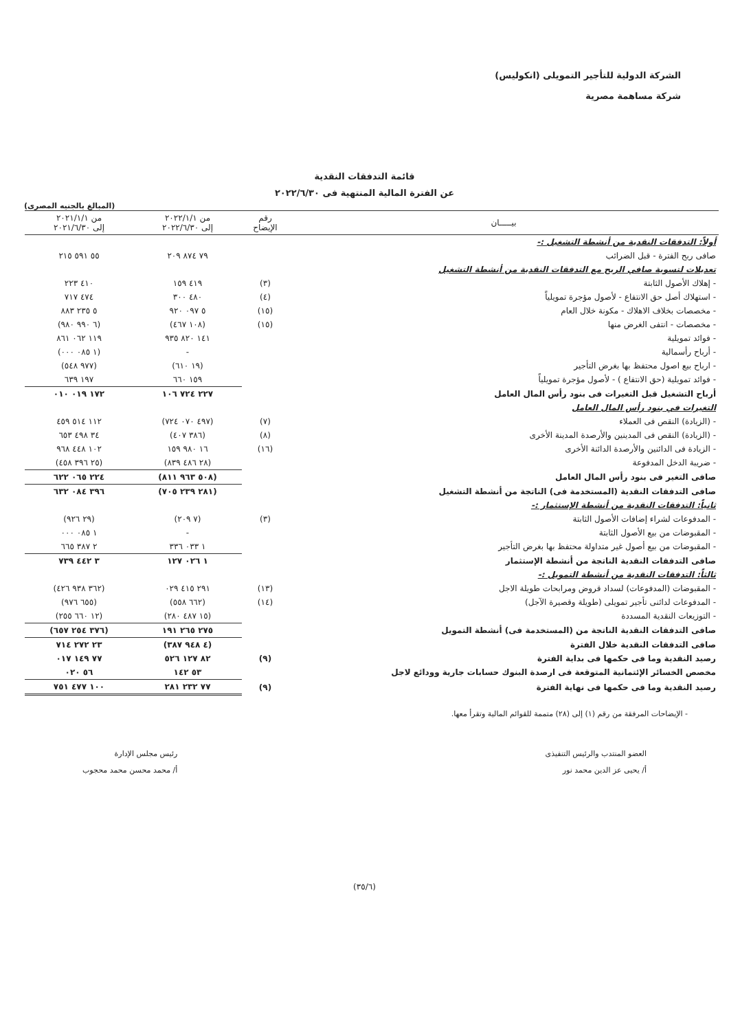الشركة الدولية للتأجير التمويلى (انكوليس)
شركة مساهمة مصرية
قائمة التدفقات النقدية
عن الفترة المالية المنتهية فى ٢٠٢٢/٦/٣٠
(المبالغ بالجنيه المصرى)
| بيـــــان | رقم الإيضاح | من ٢٠٢٢/١/١ إلى ٢٠٢٢/٦/٣٠ | من ٢٠٢١/١/١ إلى ٢٠٢١/٦/٣٠ |
| --- | --- | --- | --- |
| أولاً: التدفقات النقدية من أنشطة التشغيل :- | | | |
| صافى ربح الفترة - قبل الضرائب | | ٧٩ ٨٧٤ ٢٠٩ | ٥٥ ٥٩١ ٢١٥ |
| تعديلات لتسوية صافي الربح مع التدفقات النقدية من أنشطة التشغيل | | | |
| - إهلاك الأصول الثابتة | (٣) | ٤١٩ ١٥٩ | ٤١٠ ٢٢٣ |
| - استهلاك أصل حق الانتفاع - لأصول مؤجرة تمويلياً | (٤) | ٤٨٠ ٣٠٠ | ٤٧٤ ٧١٧ |
| - مخصصات بخلاف الاهلاك - مكونة خلال العام | (١٥) | ٥ ٠٩٧ ٩٢٠ | ٥ ٢٣٥ ٨٨٣ |
| - مخصصات - انتفى الغرض منها | (١٥) | (١٠٨ ٤٦٧) | (٦ ٩٩٠ ٩٨٠) |
| - فوائد تمويلية | | ١٤١ ٨٢٠ ٩٣٥ | ١١٩ ٠٦٢ ٨٦١ |
| - أرباح رأسمالية | | - | (١ ٠٨٥ ٠٠٠) |
| - ارباح بيع اصول محتفظ بها بغرض التأجير | | (١٩ ٦١٠) | (٩٧٧ ٥٤٨) |
| - فوائد تمويلية (حق الانتفاع ) - لأصول مؤجرة تمويلياً | | ١٥٩ ٦٦٠ | ١٩٧ ٦٣٩ |
| أرباح التشغيل قبل التغيرات فى بنود رأس المال العامل | | ٢٢٧ ٧٢٤ ١٠٦ | ١٧٢ ٠١٩ ٠١٠ |
| التغيرات في بنود رأس المال العامل | | | |
| - (الزيادة) النقص فى العملاء | (٧) | (٤٩٧ ٠٧٠ ٧٢٤) | ١١٢ ٥١٤ ٤٥٩ |
| - (الزيادة) النقص فى المدينين والأرصدة المدينة الأخرى | (٨) | (٣٨٦ ٤٠٧) | ٣٤ ٤٩٨ ٦٥٣ |
| - الزيادة فى الدائنين والأرصدة الدائنة الأخرى | (١٦) | ١٦ ٩٨٠ ١٥٩ | ١٠٢ ٤٤٨ ٩٦٨ |
| - ضريبة الدخل المدفوعة | | (٢٨ ٤٨٦ ٨٣٩) | (٢٥ ٣٩٦ ٤٥٨) |
| صافى التغير فى بنود رأس المال العامل | | (٥٠٨ ٩٦٣ ٨١١) | ٢٢٤ ٠٦٥ ٦٢٢ |
| صافى التدفقات النقدية (المستخدمة فى) الناتجة من أنشطة التشغيل | | (٢٨١ ٢٣٩ ٧٠٥) | ٣٩٦ ٠٨٤ ٦٣٢ |
| ثانياً: التدفقات النقدية من أنشطة الإستثمار :- | | | |
| - المدفوعات لشراء إضافات الأصول الثابتة | (٣) | (٧ ٢٠٩) | (٢٩ ٩٢٦) |
| - المقبوضات من بيع الأصول الثابتة | | - | ١ ٠٨٥ ٠٠٠ |
| - المقبوضات من بيع أصول غير متداولة محتفظ بها بغرض التأجير | | ١ ٠٣٣ ٣٣٦ | ٢ ٣٨٧ ٦٦٥ |
| صافى التدفقات النقدية الناتجة من أنشطة الإستثمار | | ١ ٠٢٦ ١٢٧ | ٣ ٤٤٢ ٧٣٩ |
| ثالثاً: التدفقات النقدية من أنشطة التمويل :- | | | |
| - المقبوضات (المدفوعات) لسداد قروض ومرابحات طويلة الاجل | (١٣) | ٢٩١ ٤١٥ ٠٢٩ | (٣٦٢ ٩٣٨ ٤٢٦) |
| - المدفوعات لدائنى تأجير تمويلى (طويلة وقصيرة الآجل) | (١٤) | (٦٦٢ ٥٥٨) | (٦٥٥ ٩٧٦) |
| - التوزيعات النقدية المسددة | | (١٥ ٤٨٧ ٢٨٠) | (١٢ ٦٦٠ ٢٥٥) |
| صافى التدفقات النقدية الناتجة من (المستخدمة فى) أنشطة التمويل | | ٢٧٥ ٢٦٥ ١٩١ | (٣٧٦ ٢٥٤ ٦٥٧) |
| صافى التدفقات النقدية خلال الفترة | | (٤ ٩٤٨ ٣٨٧) | ٢٣ ٢٧٢ ٧١٤ |
| رصيد النقدية وما فى حكمها فى بداية الفترة | (٩) | ٨٢ ١٢٧ ٥٢٦ | ٧٧ ١٤٩ ٠١٧ |
| مخصص الخسائر الإئتمانية المتوقعة فى ارصدة البنوك حسابات جارية وودائع لاجل | | ٥٣ ١٤٢ | ٥٦ ٠٢٠ |
| رصيد النقدية وما فى حكمها فى نهاية الفترة | (٩) | ٧٧ ٢٣٢ ٢٨١ | ١٠٠ ٤٧٧ ٧٥١ |
- الإيضاحات المرفقة من رقم (١) إلى (٢٨) متممة للقوائم المالية وتقرأ معها.
العضو المنتدب والرئيس التنفيذى
أ/ يحيى عز الدين محمد نور
رئيس مجلس الإدارة
أ/ محمد محسن محمد محجوب
(٣٥/٦)